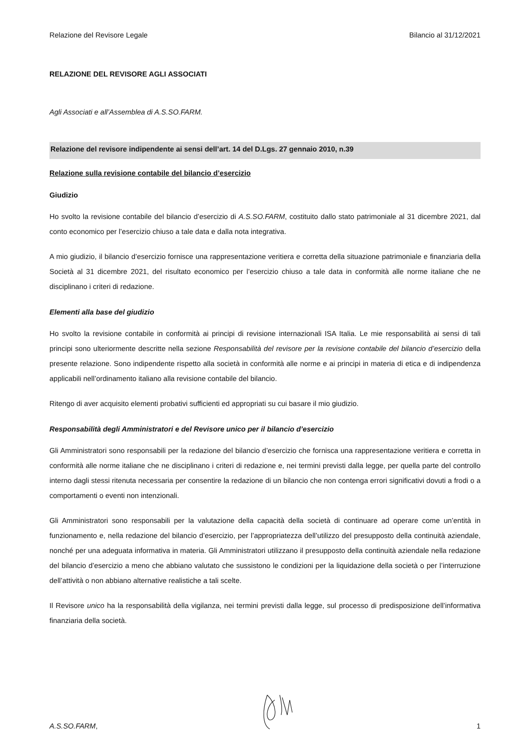Relazione del Revisore Legale Bilancio al 31/12/2021
RELAZIONE DEL REVISORE AGLI ASSOCIATI
Agli Associati e all’Assemblea di A.S.SO.FARM.
Relazione del revisore indipendente ai sensi dell’art. 14 del D.Lgs. 27 gennaio 2010, n.39
Relazione sulla revisione contabile del bilancio d’esercizio
Giudizio
Ho svolto la revisione contabile del bilancio d’esercizio di A.S.SO.FARM, costituito dallo stato patrimoniale al 31 dicembre 2021, dal conto economico per l’esercizio chiuso a tale data e dalla nota integrativa.
A mio giudizio, il bilancio d’esercizio fornisce una rappresentazione veritiera e corretta della situazione patrimoniale e finanziaria della Società al 31 dicembre 2021, del risultato economico per l’esercizio chiuso a tale data in conformità alle norme italiane che ne disciplinano i criteri di redazione.
Elementi alla base del giudizio
Ho svolto la revisione contabile in conformità ai principi di revisione internazionali ISA Italia. Le mie responsabilità ai sensi di tali principi sono ulteriormente descritte nella sezione Responsabilità del revisore per la revisione contabile del bilancio d’esercizio della presente relazione. Sono indipendente rispetto alla società in conformità alle norme e ai principi in materia di etica e di indipendenza applicabili nell’ordinamento italiano alla revisione contabile del bilancio.
Ritengo di aver acquisito elementi probativi sufficienti ed appropriati su cui basare il mio giudizio.
Responsabilità degli Amministratori e del Revisore unico per il bilancio d’esercizio
Gli Amministratori sono responsabili per la redazione del bilancio d’esercizio che fornisca una rappresentazione veritiera e corretta in conformità alle norme italiane che ne disciplinano i criteri di redazione e, nei termini previsti dalla legge, per quella parte del controllo interno dagli stessi ritenuta necessaria per consentire la redazione di un bilancio che non contenga errori significativi dovuti a frodi o a comportamenti o eventi non intenzionali.
Gli Amministratori sono responsabili per la valutazione della capacità della società di continuare ad operare come un’entità in funzionamento e, nella redazione del bilancio d’esercizio, per l’appropriatezza dell’utilizzo del presupposto della continuità aziendale, nonché per una adeguata informativa in materia. Gli Amministratori utilizzano il presupposto della continuità aziendale nella redazione del bilancio d’esercizio a meno che abbiano valutato che sussistono le condizioni per la liquidazione della società o per l’interruzione dell’attività o non abbiano alternative realistiche a tali scelte.
Il Revisore unico ha la responsabilità della vigilanza, nei termini previsti dalla legge, sul processo di predisposizione dell’informativa finanziaria della società.
A.S.SO.FARM, 1